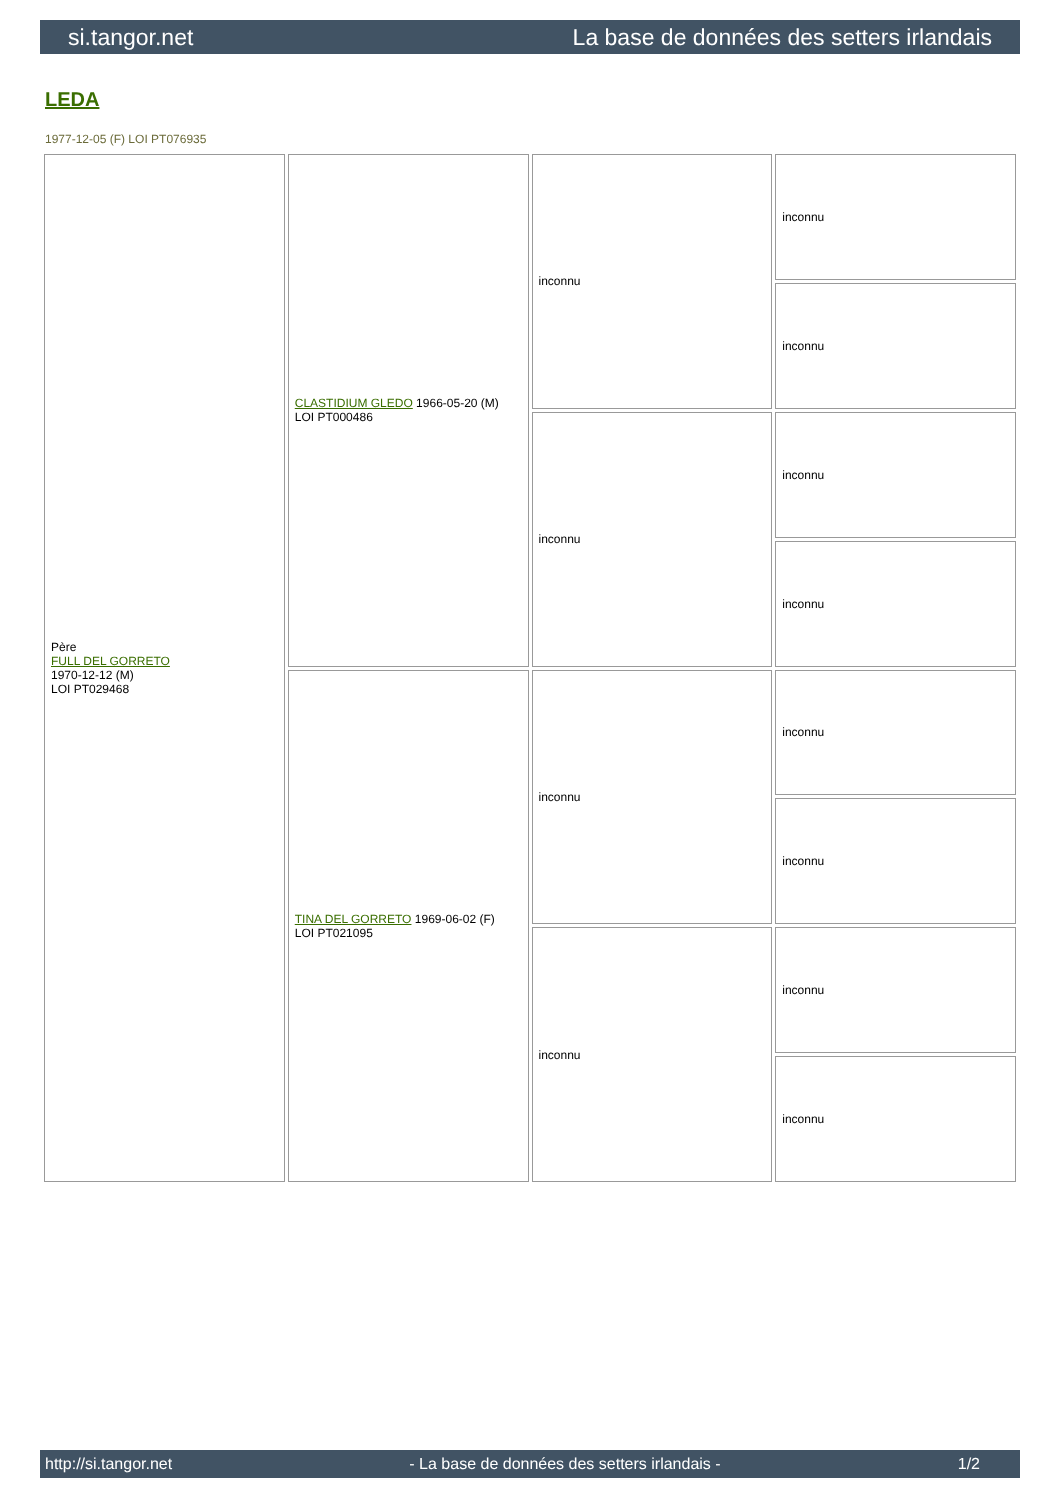si.tangor.net La base de données des setters irlandais
LEDA
1977-12-05 (F) LOI PT076935
| Père FULL DEL GORRETO 1970-12-12 (M) LOI PT029468 | CLASTIDIUM GLEDO 1966-05-20 (M) LOI PT000486 | inconnu | inconnu |
| | | | inconnu |
| | | inconnu | inconnu |
| | | | inconnu |
| | TINA DEL GORRETO 1969-06-02 (F) LOI PT021095 | inconnu | inconnu |
| | | | inconnu |
| | | inconnu | inconnu |
| | | | inconnu |
http://si.tangor.net - La base de données des setters irlandais - 1/2